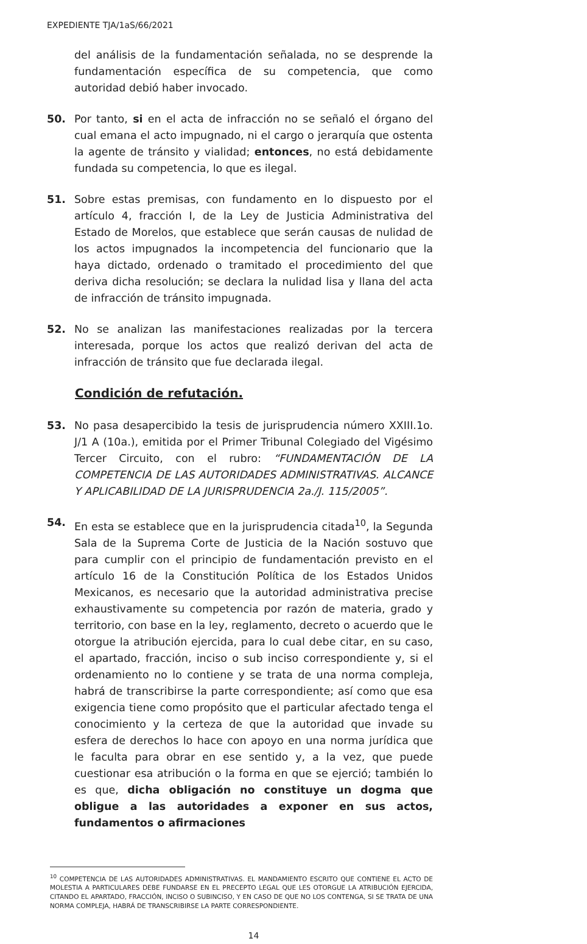EXPEDIENTE TJA/1aS/66/2021
del análisis de la fundamentación señalada, no se desprende la fundamentación específica de su competencia, que como autoridad debió haber invocado.
50. Por tanto, si en el acta de infracción no se señaló el órgano del cual emana el acto impugnado, ni el cargo o jerarquía que ostenta la agente de tránsito y vialidad; entonces, no está debidamente fundada su competencia, lo que es ilegal.
51. Sobre estas premisas, con fundamento en lo dispuesto por el artículo 4, fracción I, de la Ley de Justicia Administrativa del Estado de Morelos, que establece que serán causas de nulidad de los actos impugnados la incompetencia del funcionario que la haya dictado, ordenado o tramitado el procedimiento del que deriva dicha resolución; se declara la nulidad lisa y llana del acta de infracción de tránsito impugnada.
52. No se analizan las manifestaciones realizadas por la tercera interesada, porque los actos que realizó derivan del acta de infracción de tránsito que fue declarada ilegal.
Condición de refutación.
53. No pasa desapercibido la tesis de jurisprudencia número XXIII.1o. J/1 A (10a.), emitida por el Primer Tribunal Colegiado del Vigésimo Tercer Circuito, con el rubro: “FUNDAMENTACIÓN DE LA COMPETENCIA DE LAS AUTORIDADES ADMINISTRATIVAS. ALCANCE Y APLICABILIDAD DE LA JURISPRUDENCIA 2a./J. 115/2005”.
54. En esta se establece que en la jurisprudencia citada<sup>10</sup>, la Segunda Sala de la Suprema Corte de Justicia de la Nación sostuvo que para cumplir con el principio de fundamentación previsto en el artículo 16 de la Constitución Política de los Estados Unidos Mexicanos, es necesario que la autoridad administrativa precise exhaustivamente su competencia por razón de materia, grado y territorio, con base en la ley, reglamento, decreto o acuerdo que le otorgue la atribución ejercida, para lo cual debe citar, en su caso, el apartado, fracción, inciso o sub inciso correspondiente y, si el ordenamiento no lo contiene y se trata de una norma compleja, habrá de transcribirse la parte correspondiente; así como que esa exigencia tiene como propósito que el particular afectado tenga el conocimiento y la certeza de que la autoridad que invade su esfera de derechos lo hace con apoyo en una norma jurídica que le faculta para obrar en ese sentido y, a la vez, que puede cuestionar esa atribución o la forma en que se ejerció; también lo es que, dicha obligación no constituye un dogma que obligue a las autoridades a exponer en sus actos, fundamentos o afirmaciones
<sup>10</sup> COMPETENCIA DE LAS AUTORIDADES ADMINISTRATIVAS. EL MANDAMIENTO ESCRITO QUE CONTIENE EL ACTO DE MOLESTIA A PARTICULARES DEBE FUNDARSE EN EL PRECEPTO LEGAL QUE LES OTORGUE LA ATRIBUCIÓN EJERCIDA, CITANDO EL APARTADO, FRACCIÓN, INCISO O SUBINCISO, Y EN CASO DE QUE NO LOS CONTENGA, SI SE TRATA DE UNA NORMA COMPLEJA, HABRÁ DE TRANSCRIBIRSE LA PARTE CORRESPONDIENTE.
14